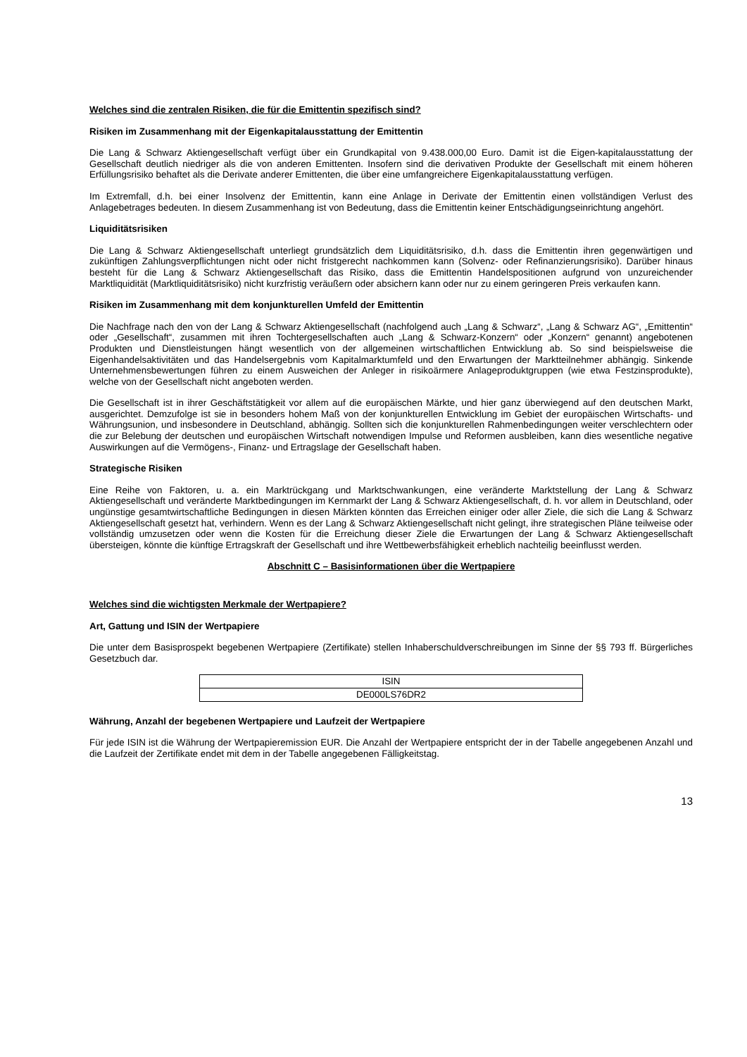Welches sind die zentralen Risiken, die für die Emittentin spezifisch sind?
Risiken im Zusammenhang mit der Eigenkapitalausstattung der Emittentin
Die Lang & Schwarz Aktiengesellschaft verfügt über ein Grundkapital von 9.438.000,00 Euro. Damit ist die Eigen-kapitalausstattung der Gesellschaft deutlich niedriger als die von anderen Emittenten. Insofern sind die derivativen Produkte der Gesellschaft mit einem höheren Erfüllungsrisiko behaftet als die Derivate anderer Emittenten, die über eine umfangreichere Eigenkapitalausstattung verfügen.
Im Extremfall, d.h. bei einer Insolvenz der Emittentin, kann eine Anlage in Derivate der Emittentin einen vollständigen Verlust des Anlagebetrages bedeuten. In diesem Zusammenhang ist von Bedeutung, dass die Emittentin keiner Entschädigungseinrichtung angehört.
Liquiditätsrisiken
Die Lang & Schwarz Aktiengesellschaft unterliegt grundsätzlich dem Liquiditätsrisiko, d.h. dass die Emittentin ihren gegenwärtigen und zukünftigen Zahlungsverpflichtungen nicht oder nicht fristgerecht nachkommen kann (Solvenz- oder Refinanzierungsrisiko). Darüber hinaus besteht für die Lang & Schwarz Aktiengesellschaft das Risiko, dass die Emittentin Handelspositionen aufgrund von unzureichender Marktliquidität (Marktliquiditätsrisiko) nicht kurzfristig veräußern oder absichern kann oder nur zu einem geringeren Preis verkaufen kann.
Risiken im Zusammenhang mit dem konjunkturellen Umfeld der Emittentin
Die Nachfrage nach den von der Lang & Schwarz Aktiengesellschaft (nachfolgend auch „Lang & Schwarz“, „Lang & Schwarz AG“, „Emittentin“ oder „Gesellschaft“, zusammen mit ihren Tochtergesellschaften auch „Lang & Schwarz-Konzern“ oder „Konzern“ genannt) angebotenen Produkten und Dienstleistungen hängt wesentlich von der allgemeinen wirtschaftlichen Entwicklung ab. So sind beispielsweise die Eigenhandelsaktivitäten und das Handelsergebnis vom Kapitalmarktumfeld und den Erwartungen der Marktteilnehmer abhängig. Sinkende Unternehmensbewertungen führen zu einem Ausweichen der Anleger in risikoärmere Anlageproduktgruppen (wie etwa Festzinsprodukte), welche von der Gesellschaft nicht angeboten werden.
Die Gesellschaft ist in ihrer Geschäftstätigkeit vor allem auf die europäischen Märkte, und hier ganz überwiegend auf den deutschen Markt, ausgerichtet. Demzufolge ist sie in besonders hohem Maß von der konjunkturellen Entwicklung im Gebiet der europäischen Wirtschafts- und Währungsunion, und insbesondere in Deutschland, abhängig. Sollten sich die konjunkturellen Rahmenbedingungen weiter verschlechtern oder die zur Belebung der deutschen und europäischen Wirtschaft notwendigen Impulse und Reformen ausbleiben, kann dies wesentliche negative Auswirkungen auf die Vermögens-, Finanz- und Ertragslage der Gesellschaft haben.
Strategische Risiken
Eine Reihe von Faktoren, u. a. ein Marktrückgang und Marktschwankungen, eine veränderte Marktstellung der Lang & Schwarz Aktiengesellschaft und veränderte Marktbedingungen im Kernmarkt der Lang & Schwarz Aktiengesellschaft, d. h. vor allem in Deutschland, oder ungünstige gesamtwirtschaftliche Bedingungen in diesen Märkten könnten das Erreichen einiger oder aller Ziele, die sich die Lang & Schwarz Aktiengesellschaft gesetzt hat, verhindern. Wenn es der Lang & Schwarz Aktiengesellschaft nicht gelingt, ihre strategischen Pläne teilweise oder vollständig umzusetzen oder wenn die Kosten für die Erreichung dieser Ziele die Erwartungen der Lang & Schwarz Aktiengesellschaft übersteigen, könnte die künftige Ertragskraft der Gesellschaft und ihre Wettbewerbsfähigkeit erheblich nachteilig beeinflusst werden.
Abschnitt C – Basisinformationen über die Wertpapiere
Welches sind die wichtigsten Merkmale der Wertpapiere?
Art, Gattung und ISIN der Wertpapiere
Die unter dem Basisprospekt begebenen Wertpapiere (Zertifikate) stellen Inhaberschuldverschreibungen im Sinne der §§ 793 ff. Bürgerliches Gesetzbuch dar.
| ISIN |
| DE000LS76DR2 |
Währung, Anzahl der begebenen Wertpapiere und Laufzeit der Wertpapiere
Für jede ISIN ist die Währung der Wertpapieremission EUR. Die Anzahl der Wertpapiere entspricht der in der Tabelle angegebenen Anzahl und die Laufzeit der Zertifikate endet mit dem in der Tabelle angegebenen Fälligkeitstag.
13